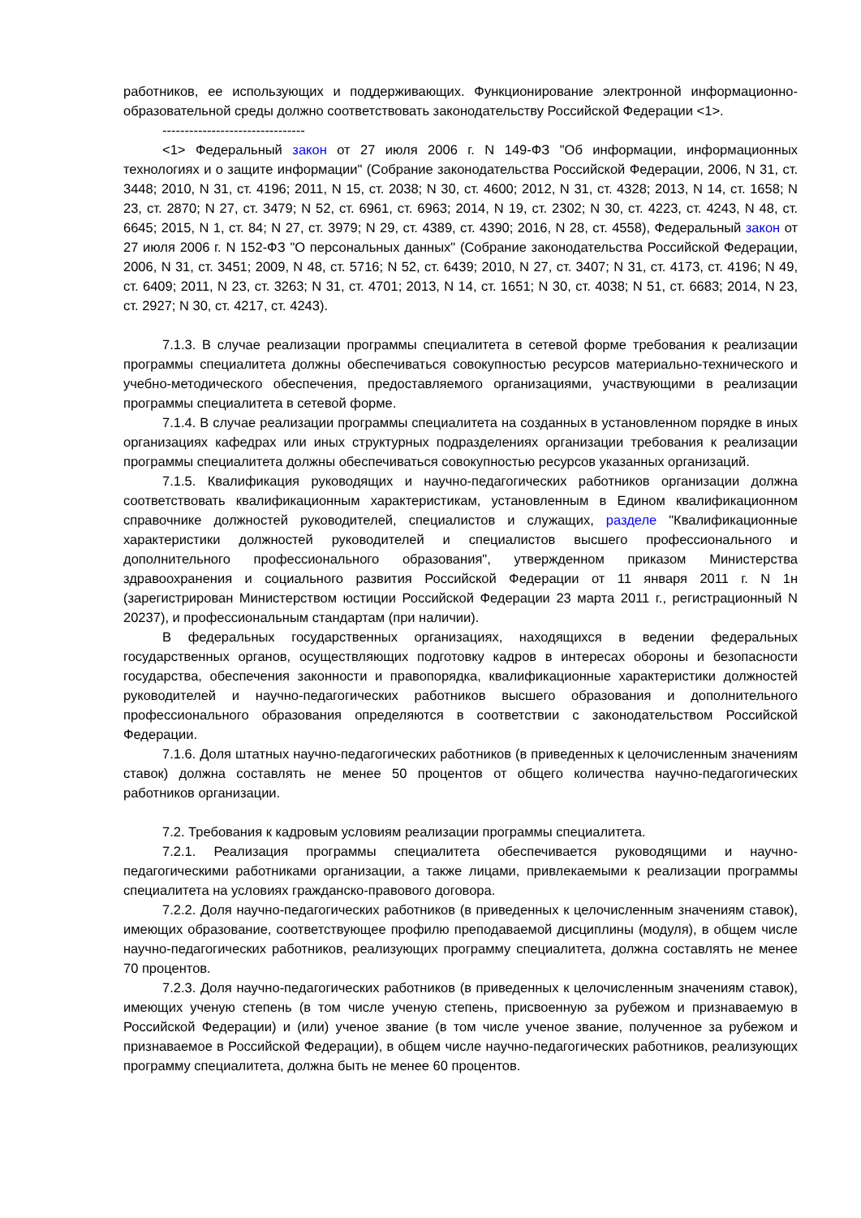работников, ее использующих и поддерживающих. Функционирование электронной информационно-образовательной среды должно соответствовать законодательству Российской Федерации <1>.
--------------------------------
<1> Федеральный закон от 27 июля 2006 г. N 149-ФЗ "Об информации, информационных технологиях и о защите информации" (Собрание законодательства Российской Федерации, 2006, N 31, ст. 3448; 2010, N 31, ст. 4196; 2011, N 15, ст. 2038; N 30, ст. 4600; 2012, N 31, ст. 4328; 2013, N 14, ст. 1658; N 23, ст. 2870; N 27, ст. 3479; N 52, ст. 6961, ст. 6963; 2014, N 19, ст. 2302; N 30, ст. 4223, ст. 4243, N 48, ст. 6645; 2015, N 1, ст. 84; N 27, ст. 3979; N 29, ст. 4389, ст. 4390; 2016, N 28, ст. 4558), Федеральный закон от 27 июля 2006 г. N 152-ФЗ "О персональных данных" (Собрание законодательства Российской Федерации, 2006, N 31, ст. 3451; 2009, N 48, ст. 5716; N 52, ст. 6439; 2010, N 27, ст. 3407; N 31, ст. 4173, ст. 4196; N 49, ст. 6409; 2011, N 23, ст. 3263; N 31, ст. 4701; 2013, N 14, ст. 1651; N 30, ст. 4038; N 51, ст. 6683; 2014, N 23, ст. 2927; N 30, ст. 4217, ст. 4243).
7.1.3. В случае реализации программы специалитета в сетевой форме требования к реализации программы специалитета должны обеспечиваться совокупностью ресурсов материально-технического и учебно-методического обеспечения, предоставляемого организациями, участвующими в реализации программы специалитета в сетевой форме.
7.1.4. В случае реализации программы специалитета на созданных в установленном порядке в иных организациях кафедрах или иных структурных подразделениях организации требования к реализации программы специалитета должны обеспечиваться совокупностью ресурсов указанных организаций.
7.1.5. Квалификация руководящих и научно-педагогических работников организации должна соответствовать квалификационным характеристикам, установленным в Едином квалификационном справочнике должностей руководителей, специалистов и служащих, разделе "Квалификационные характеристики должностей руководителей и специалистов высшего профессионального и дополнительного профессионального образования", утвержденном приказом Министерства здравоохранения и социального развития Российской Федерации от 11 января 2011 г. N 1н (зарегистрирован Министерством юстиции Российской Федерации 23 марта 2011 г., регистрационный N 20237), и профессиональным стандартам (при наличии).
В федеральных государственных организациях, находящихся в ведении федеральных государственных органов, осуществляющих подготовку кадров в интересах обороны и безопасности государства, обеспечения законности и правопорядка, квалификационные характеристики должностей руководителей и научно-педагогических работников высшего образования и дополнительного профессионального образования определяются в соответствии с законодательством Российской Федерации.
7.1.6. Доля штатных научно-педагогических работников (в приведенных к целочисленным значениям ставок) должна составлять не менее 50 процентов от общего количества научно-педагогических работников организации.
7.2. Требования к кадровым условиям реализации программы специалитета.
7.2.1. Реализация программы специалитета обеспечивается руководящими и научно-педагогическими работниками организации, а также лицами, привлекаемыми к реализации программы специалитета на условиях гражданско-правового договора.
7.2.2. Доля научно-педагогических работников (в приведенных к целочисленным значениям ставок), имеющих образование, соответствующее профилю преподаваемой дисциплины (модуля), в общем числе научно-педагогических работников, реализующих программу специалитета, должна составлять не менее 70 процентов.
7.2.3. Доля научно-педагогических работников (в приведенных к целочисленным значениям ставок), имеющих ученую степень (в том числе ученую степень, присвоенную за рубежом и признаваемую в Российской Федерации) и (или) ученое звание (в том числе ученое звание, полученное за рубежом и признаваемое в Российской Федерации), в общем числе научно-педагогических работников, реализующих программу специалитета, должна быть не менее 60 процентов.